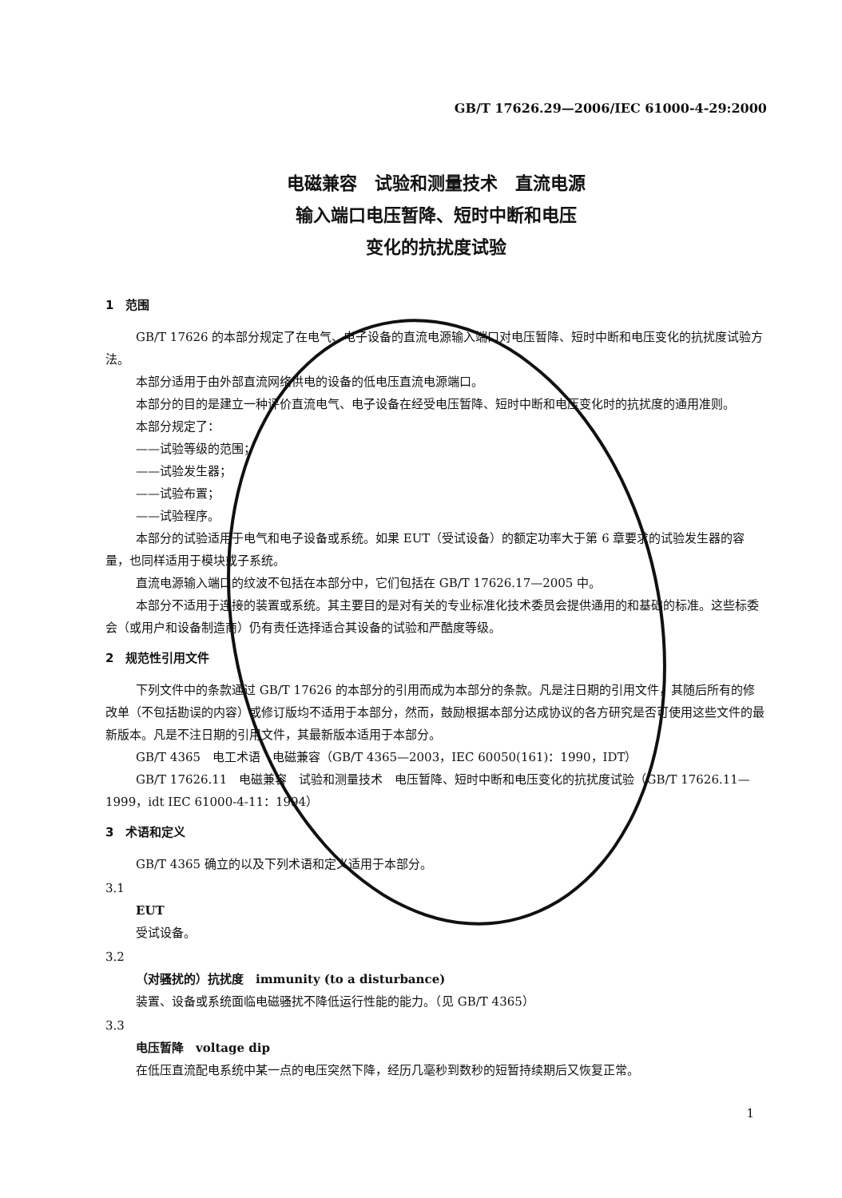GB/T 17626.29—2006/IEC 61000-4-29:2000
电磁兼容　试验和测量技术　直流电源
输入端口电压暂降、短时中断和电压
变化的抗扰度试验
1　范围
GB/T 17626 的本部分规定了在电气、电子设备的直流电源输入端口对电压暂降、短时中断和电压变化的抗扰度试验方法。
本部分适用于由外部直流网络供电的设备的低电压直流电源端口。
本部分的目的是建立一种评价直流电气、电子设备在经受电压暂降、短时中断和电压变化时的抗扰度的通用准则。
本部分规定了：
——试验等级的范围；
——试验发生器；
——试验布置；
——试验程序。
本部分的试验适用于电气和电子设备或系统。如果 EUT（受试设备）的额定功率大于第 6 章要求的试验发生器的容量，也同样适用于模块或子系统。
直流电源输入端口的纹波不包括在本部分中，它们包括在 GB/T 17626.17—2005 中。
本部分不适用于连接的装置或系统。其主要目的是对有关的专业标准化技术委员会提供通用的和基础的标准。这些标委会（或用户和设备制造商）仍有责任选择适合其设备的试验和严酷度等级。
2　规范性引用文件
下列文件中的条款通过 GB/T 17626 的本部分的引用而成为本部分的条款。凡是注日期的引用文件，其随后所有的修改单（不包括勘误的内容）或修订版均不适用于本部分，然而，鼓励根据本部分达成协议的各方研究是否可使用这些文件的最新版本。凡是不注日期的引用文件，其最新版本适用于本部分。
GB/T 4365　电工术语　电磁兼容（GB/T 4365—2003，IEC 60050(161)：1990，IDT）
GB/T 17626.11　电磁兼容　试验和测量技术　电压暂降、短时中断和电压变化的抗扰度试验（GB/T 17626.11—1999，idt IEC 61000-4-11：1994）
3　术语和定义
GB/T 4365 确立的以及下列术语和定义适用于本部分。
3.1
EUT
受试设备。
3.2
（对骚扰的）抗扰度　immunity (to a disturbance)
装置、设备或系统面临电磁骚扰不降低运行性能的能力。（见 GB/T 4365）
3.3
电压暂降　voltage dip
在低压直流配电系统中某一点的电压突然下降，经历几毫秒到数秒的短暂持续期后又恢复正常。
1